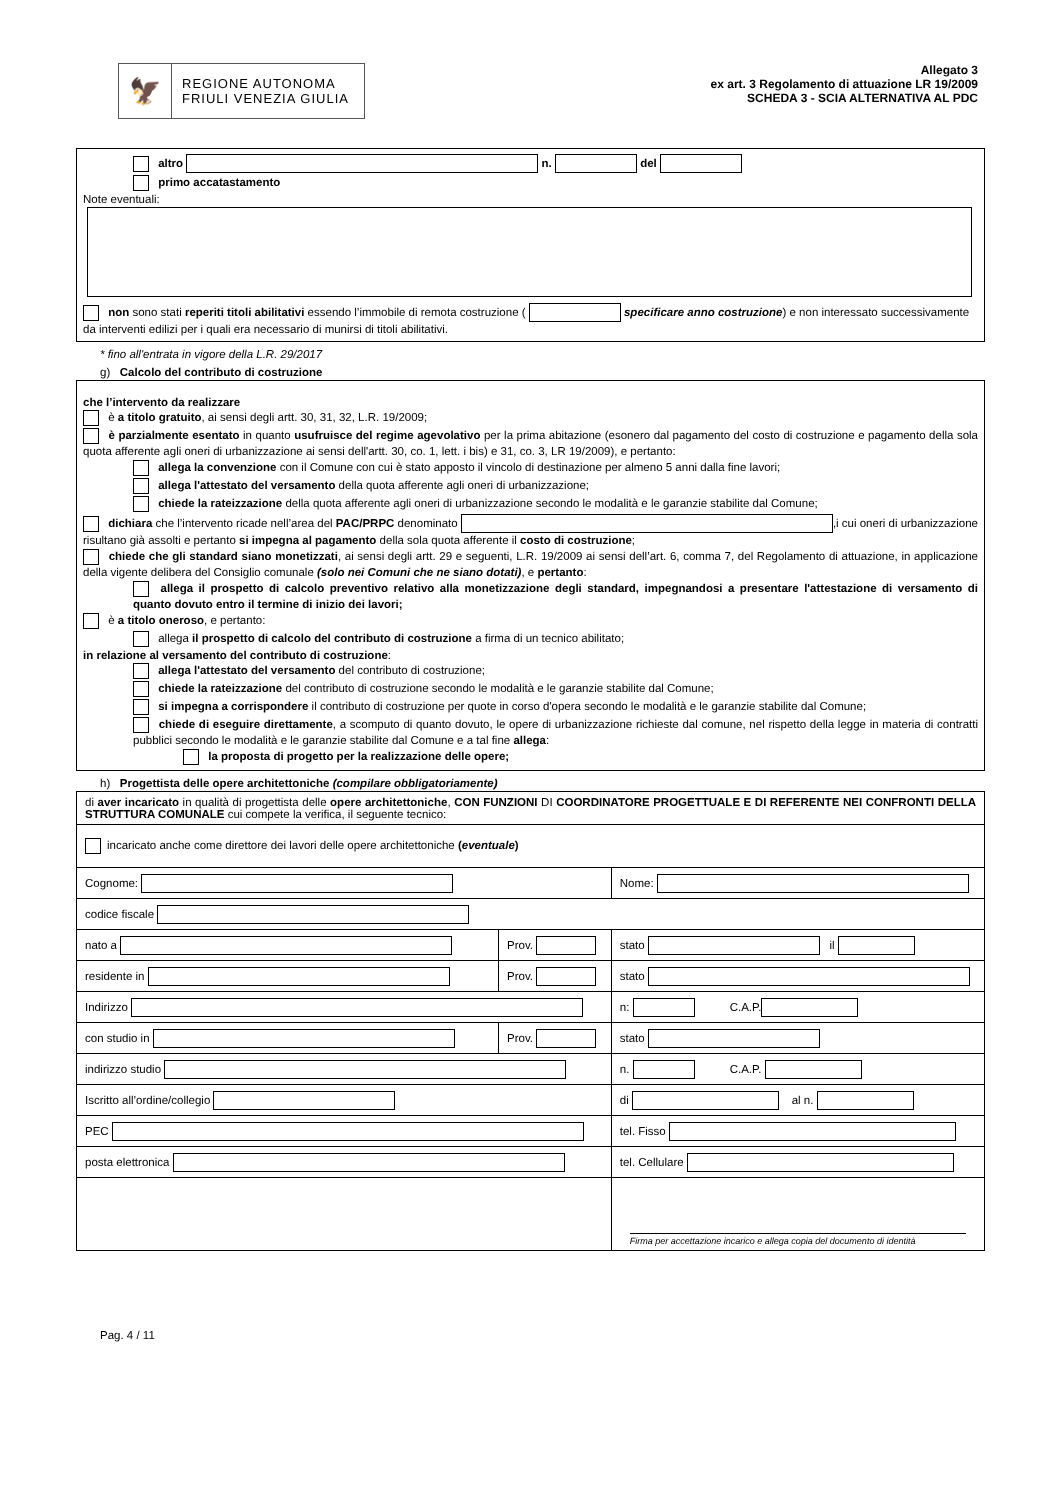🦅
REGIONE AUTONOMA
FRIULI VENEZIA GIULIA
Allegato 3
ex art. 3 Regolamento di attuazione LR 19/2009
SCHEDA 3 - SCIA ALTERNATIVA AL PDC
altro n. del
primo accatastamento
Note eventuali:
non sono stati reperiti titoli abilitativi essendo l’immobile di remota costruzione ( specificare anno costruzione) e non interessato successivamente da interventi edilizi per i quali era necessario di munirsi di titoli abilitativi.
* fino all'entrata in vigore della L.R. 29/2017
g) Calcolo del contributo di costruzione
che l’intervento da realizzare
è a titolo gratuito, ai sensi degli artt. 30, 31, 32, L.R. 19/2009;
è parzialmente esentato in quanto usufruisce del regime agevolativo per la prima abitazione (esonero dal pagamento del costo di costruzione e pagamento della sola quota afferente agli oneri di urbanizzazione ai sensi dell'artt. 30, co. 1, lett. i bis) e 31, co. 3, LR 19/2009), e pertanto:
allega la convenzione con il Comune con cui è stato apposto il vincolo di destinazione per almeno 5 anni dalla fine lavori;
allega l'attestato del versamento della quota afferente agli oneri di urbanizzazione;
chiede la rateizzazione della quota afferente agli oneri di urbanizzazione secondo le modalità e le garanzie stabilite dal Comune;
dichiara che l’intervento ricade nell’area del PAC/PRPC denominato ,i cui oneri di urbanizzazione risultano già assolti e pertanto si impegna al pagamento della sola quota afferente il costo di costruzione;
chiede che gli standard siano monetizzati, ai sensi degli artt. 29 e seguenti, L.R. 19/2009 ai sensi dell’art. 6, comma 7, del Regolamento di attuazione, in applicazione della vigente delibera del Consiglio comunale (solo nei Comuni che ne siano dotati), e pertanto:
allega il prospetto di calcolo preventivo relativo alla monetizzazione degli standard, impegnandosi a presentare l'attestazione di versamento di quanto dovuto entro il termine di inizio dei lavori;
è a titolo oneroso, e pertanto:
allega il prospetto di calcolo del contributo di costruzione a firma di un tecnico abilitato;
in relazione al versamento del contributo di costruzione:
allega l'attestato del versamento del contributo di costruzione;
chiede la rateizzazione del contributo di costruzione secondo le modalità e le garanzie stabilite dal Comune;
si impegna a corrispondere il contributo di costruzione per quote in corso d'opera secondo le modalità e le garanzie stabilite dal Comune;
chiede di eseguire direttamente, a scomputo di quanto dovuto, le opere di urbanizzazione richieste dal comune, nel rispetto della legge in materia di contratti pubblici secondo le modalità e le garanzie stabilite dal Comune e a tal fine allega:
la proposta di progetto per la realizzazione delle opere;
h) Progettista delle opere architettoniche (compilare obbligatoriamente)
| di aver incaricato in qualità di progettista delle opere architettoniche , CON FUNZIONI DI COORDINATORE PROGETTUALE E DI REFERENTE NEI CONFRONTI DELLA STRUTTURA COMUNALE cui compete la verifica, il seguente tecnico: | | |
| incaricato anche come direttore dei lavori delle opere architettoniche ( eventuale ) | | |
| Cognome: | | Nome: |
| codice fiscale | | |
| nato a | Prov. | stato il |
| residente in | Prov. | stato |
| Indirizzo | | n: C.A.P. |
| con studio in | Prov. | stato |
| indirizzo studio | | n. C.A.P. |
| Iscritto all’ordine/collegio | | di al n. |
| PEC | | tel. Fisso |
| posta elettronica | | tel. Cellulare |
| | | Firma per accettazione incarico e allega copia del documento di identità |
Pag. 4 / 11